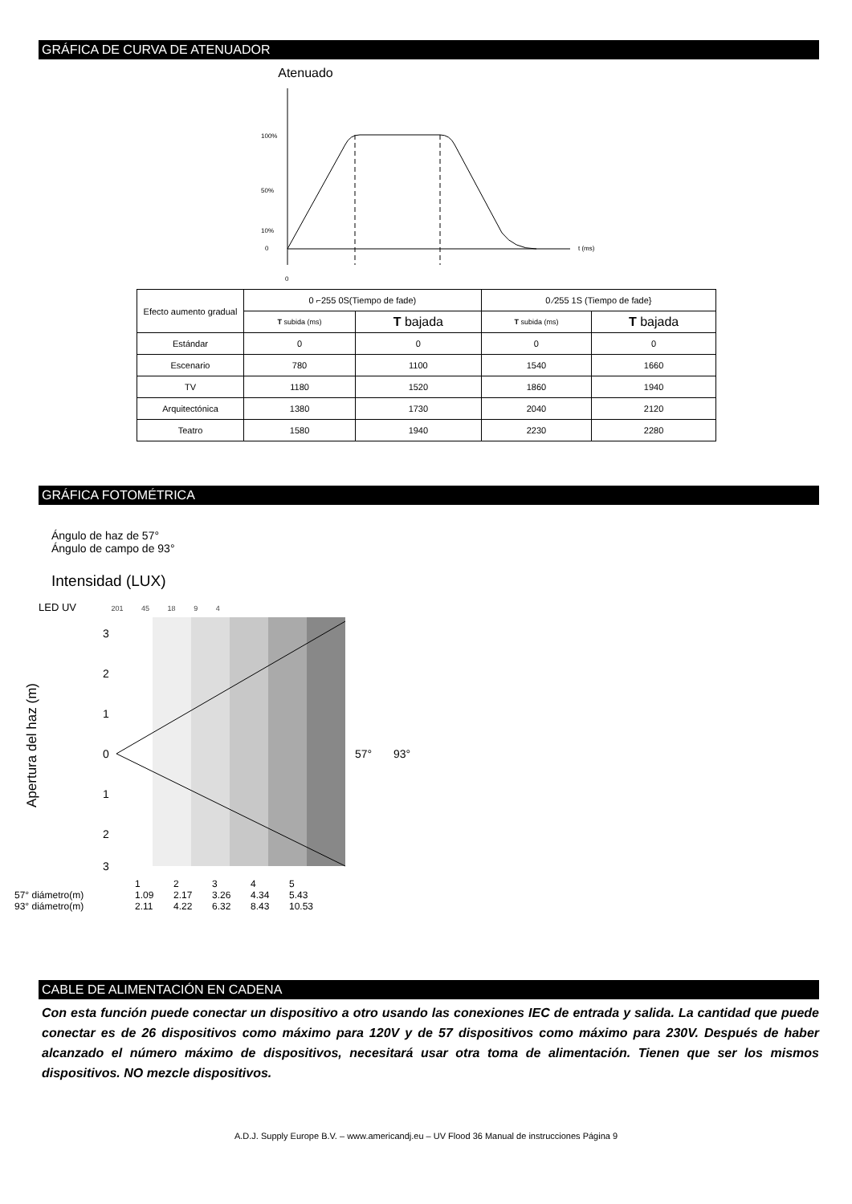GRÁFICA DE CURVA DE ATENUADOR
Atenuado
100%
50%
10%
0
0
t (ms)
| Efecto aumento gradual | 0 ⌐255 0S(Tiempo de fade) | | 0 ⁄255 1S (Tiempo de fade} | |
| | T subida (ms) | T bajada | T subida (ms) | T bajada |
| Estándar | 0 | 0 | 0 | 0 |
| Escenario | 780 | 1100 | 1540 | 1660 |
| TV | 1180 | 1520 | 1860 | 1940 |
| Arquitectónica | 1380 | 1730 | 2040 | 2120 |
| Teatro | 1580 | 1940 | 2230 | 2280 |
GRÁFICA FOTOMÉTRICA
Ángulo de haz de 57°
Ángulo de campo de 93°
Intensidad (LUX)
LED UV 201 45 18 9 4
Apertura del haz (m)
3
2
1
0
1
2
3
57°
93°
12345 57° diámetro(m) 1.09 2.17 3.26 4.34 5.43 93° diámetro(m) 2.11 4.22 6.32 8.43 10.53
CABLE DE ALIMENTACIÓN EN CADENA
Con esta función puede conectar un dispositivo a otro usando las conexiones IEC de entrada y salida. La cantidad que puede conectar es de 26 dispositivos como máximo para 120V y de 57 dispositivos como máximo para 230V. Después de haber alcanzado el número máximo de dispositivos, necesitará usar otra toma de alimentación. Tienen que ser los mismos dispositivos. NO mezcle dispositivos.
A.D.J. Supply Europe B.V. – www.americandj.eu – UV Flood 36 Manual de instrucciones Página 9